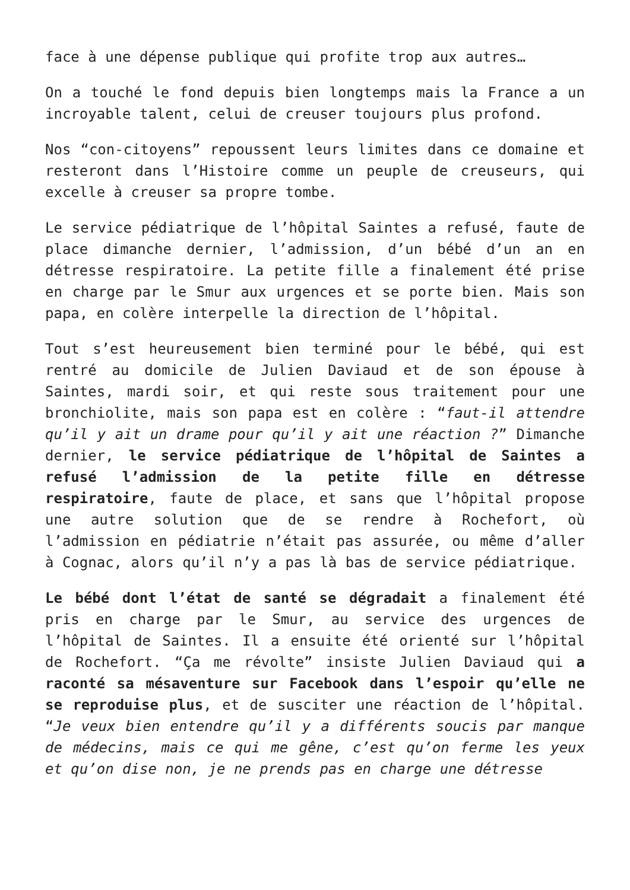face à une dépense publique qui profite trop aux autres…
On a touché le fond depuis bien longtemps mais la France a un incroyable talent, celui de creuser toujours plus profond.
Nos “con-citoyens” repoussent leurs limites dans ce domaine et resteront dans l’Histoire comme un peuple de creuseurs, qui excelle à creuser sa propre tombe.
Le service pédiatrique de l’hôpital Saintes a refusé, faute de place dimanche dernier, l’admission, d’un bébé d’un an en détresse respiratoire. La petite fille a finalement été prise en charge par le Smur aux urgences et se porte bien. Mais son papa, en colère interpelle la direction de l’hôpital.
Tout s’est heureusement bien terminé pour le bébé, qui est rentré au domicile de Julien Daviaud et de son épouse à Saintes, mardi soir, et qui reste sous traitement pour une bronchiolite, mais son papa est en colère : “faut-il attendre qu’il y ait un drame pour qu’il y ait une réaction ?” Dimanche dernier, le service pédiatrique de l’hôpital de Saintes a refusé l’admission de la petite fille en détresse respiratoire, faute de place, et sans que l’hôpital propose une autre solution que de se rendre à Rochefort, où l’admission en pédiatrie n’était pas assurée, ou même d’aller à Cognac, alors qu’il n’y a pas là bas de service pédiatrique.
Le bébé dont l’état de santé se dégradait a finalement été pris en charge par le Smur, au service des urgences de l’hôpital de Saintes. Il a ensuite été orienté sur l’hôpital de Rochefort. “Ça me révolte” insiste Julien Daviaud qui a raconté sa mésaventure sur Facebook dans l’espoir qu’elle ne se reproduise plus, et de susciter une réaction de l’hôpital. “Je veux bien entendre qu’il y a différents soucis par manque de médecins, mais ce qui me gêne, c’est qu’on ferme les yeux et qu’on dise non, je ne prends pas en charge une détresse